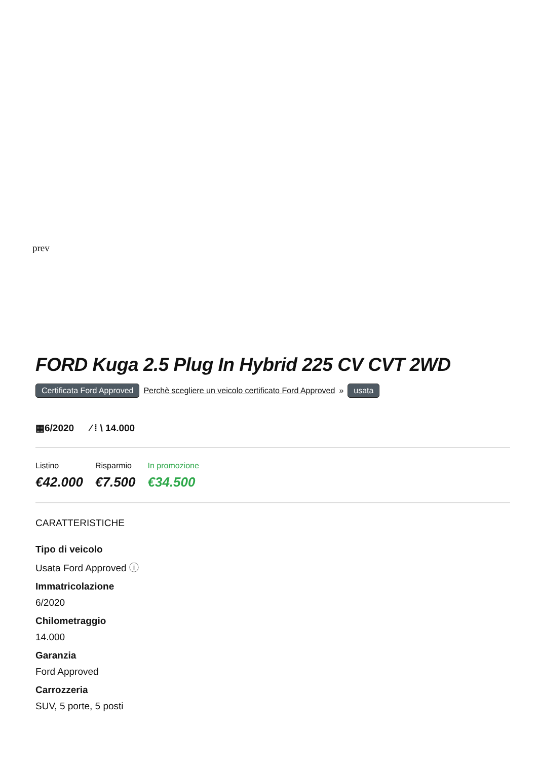prev
FORD Kuga 2.5 Plug In Hybrid 225 CV CVT 2WD
Certificata Ford Approved Perchè scegliere un veicolo certificato Ford Approved » usata
▦6/2020 ⁄ ⁞ \ 14.000
Listino
€42.000
Risparmio
€7.500
In promozione
€34.500
CARATTERISTICHE
Tipo di veicolo
Usata Ford Approved ⓘ
Immatricolazione
6/2020
Chilometraggio
14.000
Garanzia
Ford Approved
Carrozzeria
SUV, 5 porte, 5 posti